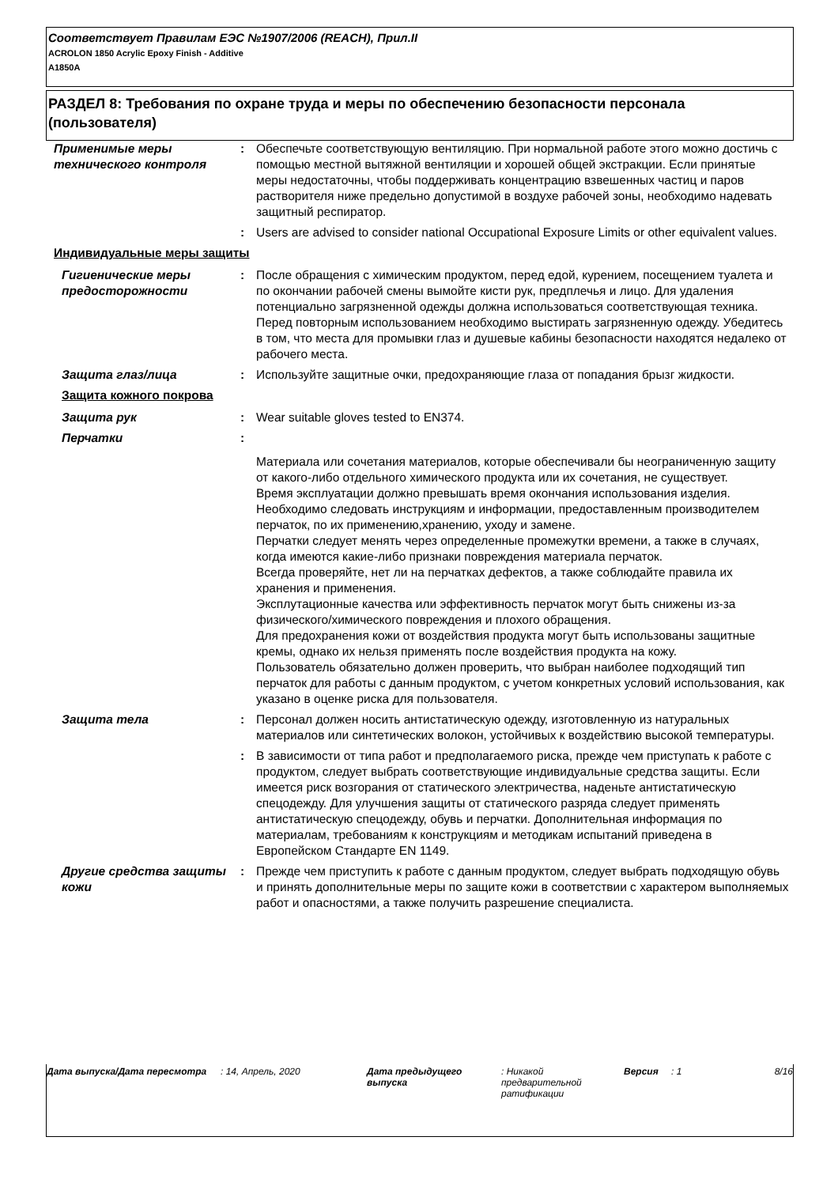Соответствует Правилам ЕЭС №1907/2006 (REACH), Прил.II
ACROLON 1850 Acrylic Epoxy Finish - Additive
A1850A
РАЗДЕЛ 8: Требования по охране труда и меры по обеспечению безопасности персонала (пользователя)
Применимые меры технического контроля
: Обеспечьте соответствующую вентиляцию. При нормальной работе этого можно достичь с помощью местной вытяжной вентиляции и хорошей общей экстракции. Если принятые меры недостаточны, чтобы поддерживать концентрацию взвешенных частиц и паров растворителя ниже предельно допустимой в воздухе рабочей зоны, необходимо надевать защитный респиратор.
: Users are advised to consider national Occupational Exposure Limits or other equivalent values.
Индивидуальные меры защиты
Гигиенические меры предосторожности
: После обращения с химическим продуктом, перед едой, курением, посещением туалета и по окончании рабочей смены вымойте кисти рук, предплечья и лицо. Для удаления потенциально загрязненной одежды должна использоваться соответствующая техника. Перед повторным использованием необходимо выстирать загрязненную одежду. Убедитесь в том, что места для промывки глаз и душевые кабины безопасности находятся недалеко от рабочего места.
Защита глаз/лица : Используйте защитные очки, предохраняющие глаза от попадания брызг жидкости.
Защита кожного покрова
Защита рук : Wear suitable gloves tested to EN374.
Перчатки :
Материала или сочетания материалов, которые обеспечивали бы неограниченную защиту от какого-либо отдельного химического продукта или их сочетания, не существует.
Время эксплуатации должно превышать время окончания использования изделия.
Необходимо следовать инструкциям и информации, предоставленным производителем перчаток, по их применению,хранению, уходу и замене.
Перчатки следует менять через определенные промежутки времени, а также в случаях, когда имеются какие-либо признаки повреждения материала перчаток.
Всегда проверяйте, нет ли на перчатках дефектов, а также соблюдайте правила их хранения и применения.
Эксплутационные качества или эффективность перчаток могут быть снижены из-за физического/химического повреждения и плохого обращения.
Для предохранения кожи от воздействия продукта могут быть использованы защитные кремы, однако их нельзя применять после воздействия продукта на кожу.
Пользователь обязательно должен проверить, что выбран наиболее подходящий тип перчаток для работы с данным продуктом, с учетом конкретных условий использования, как указано в оценке риска для пользователя.
Защита тела : Персонал должен носить антистатическую одежду, изготовленную из натуральных материалов или синтетических волокон, устойчивых к воздействию высокой температуры.
: В зависимости от типа работ и предполагаемого риска, прежде чем приступать к работе с продуктом, следует выбрать соответствующие индивидуальные средства защиты. Если имеется риск возгорания от статического электричества, наденьте антистатическую спецодежду. Для улучшения защиты от статического разряда следует применять антистатическую спецодежду, обувь и перчатки. Дополнительная информация по материалам, требованиям к конструкциям и методикам испытаний приведена в Европейском Стандарте EN 1149.
Другие средства защиты кожи
: Прежде чем приступить к работе с данным продуктом, следует выбрать подходящую обувь и принять дополнительные меры по защите кожи в соответствии с характером выполняемых работ и опасностями, а также получить разрешение специалиста.
Дата выпуска/Дата пересмотра : 14, Апрель, 2020 Дата предыдущего выпуска
: Никакой предварительной ратификации
Версия : 1 8/16